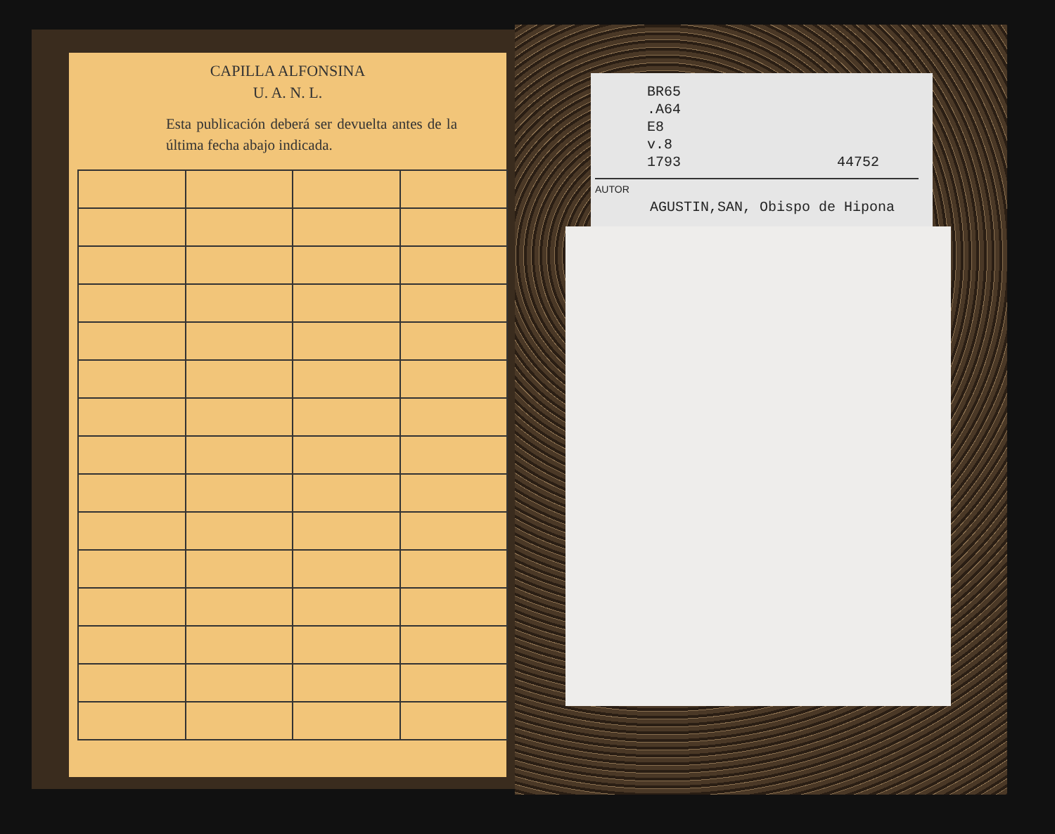CAPILLA ALFONSINA
U. A. N. L.
Esta publicación deberá ser devuelta antes de la última fecha abajo indicada.
BR65
.A64
E8
v.8
1793 44752
AUTOR
AGUSTIN,SAN, Obispo de Hipona